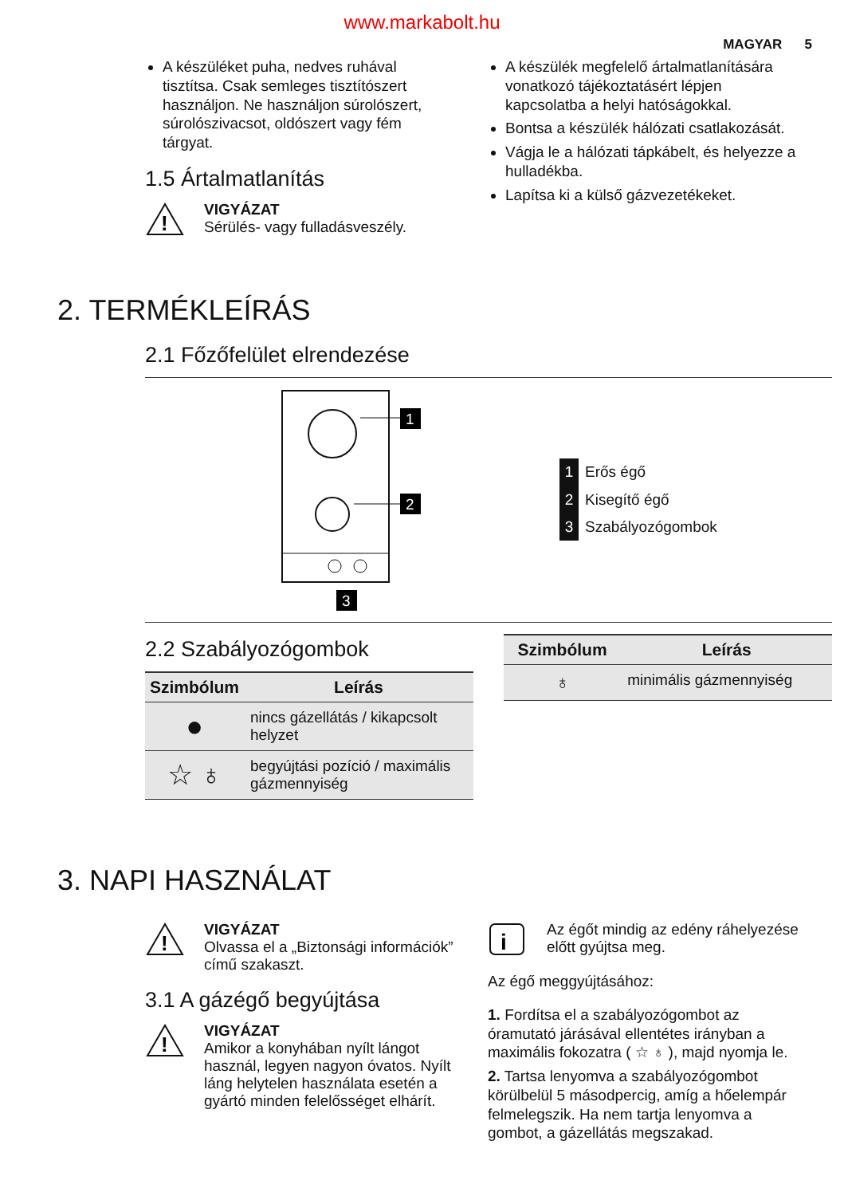www.markabolt.hu
MAGYAR 5
A készüléket puha, nedves ruhával tisztítsa. Csak semleges tisztítószert használjon. Ne használjon súrolószert, súrolószivacsot, oldószert vagy fém tárgyat.
1.5 Ártalmatlanítás
!
VIGYÁZAT
Sérülés- vagy fulladásveszély.
A készülék megfelelő ártalmatlanítására vonatkozó tájékoztatásért lépjen kapcsolatba a helyi hatóságokkal.
Bontsa a készülék hálózati csatlakozását.
Vágja le a hálózati tápkábelt, és helyezze a hulladékba.
Lapítsa ki a külső gázvezetékeket.
2. TERMÉKLEÍRÁS
2.1 Főzőfelület elrendezése
1
2
3
1 Erős égő
2 Kisegítő égő
3 Szabályozógombok
2.2 Szabályozógombok
| Szimbólum | Leírás |
| --- | --- |
| ● | nincs gázellátás / kikapcsolt helyzet |
| ☆ ♁ | begyújtási pozíció / maximális gázmennyiség |
| Szimbólum | Leírás |
| --- | --- |
| ♁ | minimális gázmennyiség |
3. NAPI HASZNÁLAT
!
VIGYÁZAT
Olvassa el a „Biztonsági információk” című szakaszt.
3.1 A gázégő begyújtása
!
VIGYÁZAT
Amikor a konyhában nyílt lángot használ, legyen nagyon óvatos. Nyílt láng helytelen használata esetén a gyártó minden felelősséget elhárít.
i
Az égőt mindig az edény ráhelyezése előtt gyújtsa meg.
Az égő meggyújtásához:
1. Fordítsa el a szabályozógombot az óramutató járásával ellentétes irányban a maximális fokozatra ( ☆ ♁ ), majd nyomja le.
2. Tartsa lenyomva a szabályozógombot körülbelül 5 másodpercig, amíg a hőelempár felmelegszik. Ha nem tartja lenyomva a gombot, a gázellátás megszakad.